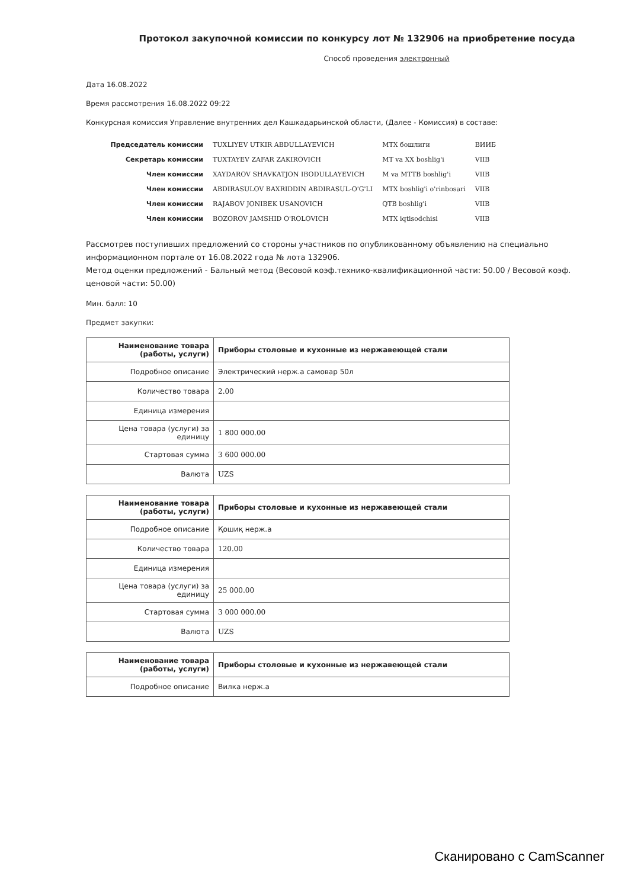Протокол закупочной комиссии по конкурсу лот № 132906 на приобретение посуда
Способ проведения электронный
Дата 16.08.2022
Время рассмотрения 16.08.2022 09:22
Конкурсная комиссия Управление внутренних дел Кашкадарьинской области, (Далее - Комиссия) в составе:
| Председатель комиссии | TUXLIYEV UTKIR ABDULLAYEVICH | MTX бошлиги | ВИИБ |
| Секретарь комиссии | TUXTAYEV ZAFAR ZAKIROVICH | MT va XX boshlig'i | VIIB |
| Член комиссии | XAYDAROV SHAVKATJON IBODULLAYEVICH | M va MTTB boshlig'i | VIIB |
| Член комиссии | ABDIRASULOV BAXRIDDIN ABDIRASUL-O'G'LI | MTX boshlig'i o'rinbosari | VIIB |
| Член комиссии | RAJABOV JONIBEK USANOVICH | QTB boshlig'i | VIIB |
| Член комиссии | BOZOROV JAMSHID O'ROLOVICH | MTX iqtisodchisi | VIIB |
Рассмотрев поступивших предложений со стороны участников по опубликованному объявлению на специально информационном портале от 16.08.2022 года № лота 132906.
Метод оценки предложений - Бальный метод (Весовой коэф.технико-квалификационной части: 50.00 / Весовой коэф. ценовой части: 50.00)
Мин. балл: 10
Предмет закупки:
| Наименование товара (работы, услуги) | Приборы столовые и кухонные из нержавеющей стали |
| Подробное описание | Электрический нерж.а самовар 50л |
| Количество товара | 2.00 |
| Единица измерения | |
| Цена товара (услуги) за единицу | 1 800 000.00 |
| Стартовая сумма | 3 600 000.00 |
| Валюта | UZS |
| Наименование товара (работы, услуги) | Приборы столовые и кухонные из нержавеющей стали |
| Подробное описание | Қошиқ нерж.а |
| Количество товара | 120.00 |
| Единица измерения | |
| Цена товара (услуги) за единицу | 25 000.00 |
| Стартовая сумма | 3 000 000.00 |
| Валюта | UZS |
| Наименование товара (работы, услуги) | Приборы столовые и кухонные из нержавеющей стали |
| Подробное описание | Вилка нерж.а |
Сканировано с CamScanner